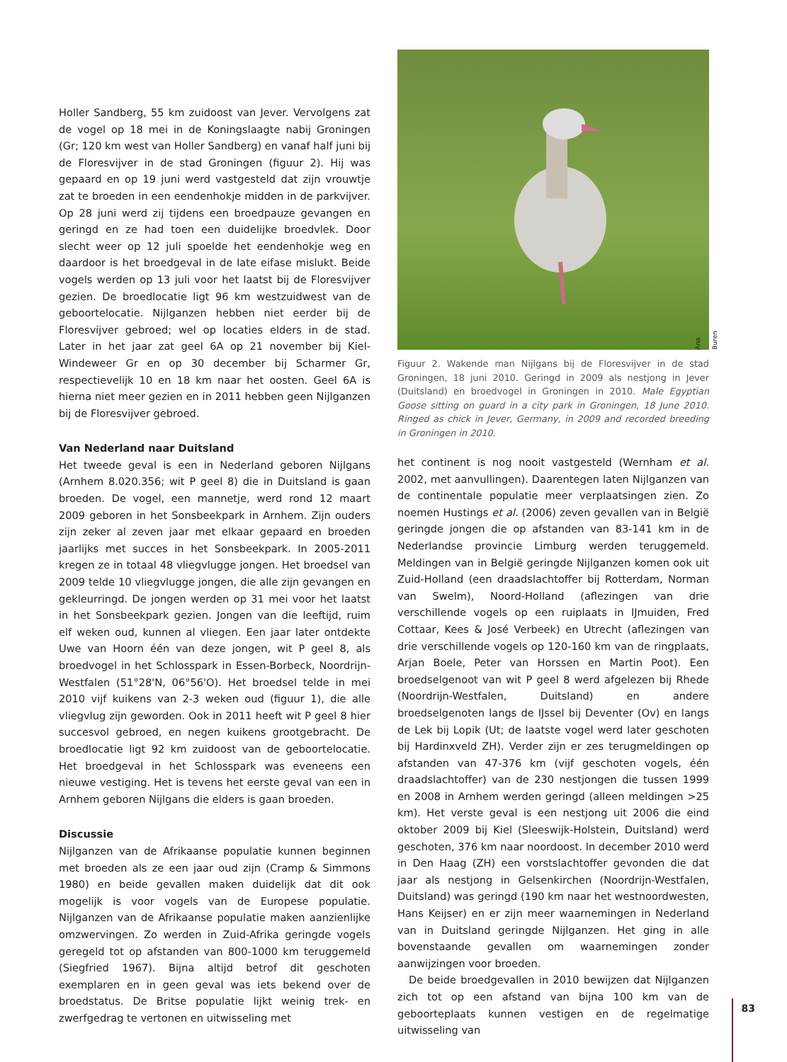Holler Sandberg, 55 km zuidoost van Jever. Vervolgens zat de vogel op 18 mei in de Koningslaagte nabij Groningen (Gr; 120 km west van Holler Sandberg) en vanaf half juni bij de Floresvijver in de stad Groningen (figuur 2). Hij was gepaard en op 19 juni werd vastgesteld dat zijn vrouwtje zat te broeden in een eendenhokje midden in de parkvijver. Op 28 juni werd zij tijdens een broedpauze gevangen en geringd en ze had toen een duidelijke broedvlek. Door slecht weer op 12 juli spoelde het eendenhokje weg en daardoor is het broedgeval in de late eifase mislukt. Beide vogels werden op 13 juli voor het laatst bij de Floresvijver gezien. De broedlocatie ligt 96 km westzuidwest van de geboortelocatie. Nijlganzen hebben niet eerder bij de Floresvijver gebroed; wel op locaties elders in de stad. Later in het jaar zat geel 6A op 21 november bij Kiel-Windeweer Gr en op 30 december bij Scharmer Gr, respectievelijk 10 en 18 km naar het oosten. Geel 6A is hierna niet meer gezien en in 2011 hebben geen Nijlganzen bij de Floresvijver gebroed.
Van Nederland naar Duitsland
Het tweede geval is een in Nederland geboren Nijlgans (Arnhem 8.020.356; wit P geel 8) die in Duitsland is gaan broeden. De vogel, een mannetje, werd rond 12 maart 2009 geboren in het Sonsbeekpark in Arnhem. Zijn ouders zijn zeker al zeven jaar met elkaar gepaard en broeden jaarlijks met succes in het Sonsbeekpark. In 2005-2011 kregen ze in totaal 48 vliegvlugge jongen. Het broedsel van 2009 telde 10 vliegvlugge jongen, die alle zijn gevangen en gekleurringd. De jongen werden op 31 mei voor het laatst in het Sonsbeekpark gezien. Jongen van die leeftijd, ruim elf weken oud, kunnen al vliegen. Een jaar later ontdekte Uwe van Hoorn één van deze jongen, wit P geel 8, als broedvogel in het Schlosspark in Essen-Borbeck, Noordrijn-Westfalen (51°28'N, 06°56'O). Het broedsel telde in mei 2010 vijf kuikens van 2-3 weken oud (figuur 1), die alle vliegvlug zijn geworden. Ook in 2011 heeft wit P geel 8 hier succesvol gebroed, en negen kuikens grootgebracht. De broedlocatie ligt 92 km zuidoost van de geboortelocatie. Het broedgeval in het Schlosspark was eveneens een nieuwe vestiging. Het is tevens het eerste geval van een in Arnhem geboren Nijlgans die elders is gaan broeden.
Discussie
Nijlganzen van de Afrikaanse populatie kunnen beginnen met broeden als ze een jaar oud zijn (Cramp & Simmons 1980) en beide gevallen maken duidelijk dat dit ook mogelijk is voor vogels van de Europese populatie. Nijlganzen van de Afrikaanse populatie maken aanzienlijke omzwervingen. Zo werden in Zuid-Afrika geringde vogels geregeld tot op afstanden van 800-1000 km teruggemeld (Siegfried 1967). Bijna altijd betrof dit geschoten exemplaren en in geen geval was iets bekend over de broedstatus. De Britse populatie lijkt weinig trek- en zwerfgedrag te vertonen en uitwisseling met
Ana Buren
Figuur 2. Wakende man Nijlgans bij de Floresvijver in de stad Groningen, 18 juni 2010. Geringd in 2009 als nestjong in Jever (Duitsland) en broedvogel in Groningen in 2010. Male Egyptian Goose sitting on guard in a city park in Groningen, 18 June 2010. Ringed as chick in Jever, Germany, in 2009 and recorded breeding in Groningen in 2010.
het continent is nog nooit vastgesteld (Wernham et al. 2002, met aanvullingen). Daarentegen laten Nijlganzen van de continentale populatie meer verplaatsingen zien. Zo noemen Hustings et al. (2006) zeven gevallen van in België geringde jongen die op afstanden van 83-141 km in de Nederlandse provincie Limburg werden teruggemeld. Meldingen van in België geringde Nijlganzen komen ook uit Zuid-Holland (een draadslachtoffer bij Rotterdam, Norman van Swelm), Noord-Holland (aflezingen van drie verschillende vogels op een ruiplaats in IJmuiden, Fred Cottaar, Kees & José Verbeek) en Utrecht (aflezingen van drie verschillende vogels op 120-160 km van de ringplaats, Arjan Boele, Peter van Horssen en Martin Poot). Een broedselgenoot van wit P geel 8 werd afgelezen bij Rhede (Noordrijn-Westfalen, Duitsland) en andere broedselgenoten langs de IJssel bij Deventer (Ov) en langs de Lek bij Lopik (Ut; de laatste vogel werd later geschoten bij Hardinxveld ZH). Verder zijn er zes terugmeldingen op afstanden van 47-376 km (vijf geschoten vogels, één draadslachtoffer) van de 230 nestjongen die tussen 1999 en 2008 in Arnhem werden geringd (alleen meldingen >25 km). Het verste geval is een nestjong uit 2006 die eind oktober 2009 bij Kiel (Sleeswijk-Holstein, Duitsland) werd geschoten, 376 km naar noordoost. In december 2010 werd in Den Haag (ZH) een vorstslachtoffer gevonden die dat jaar als nestjong in Gelsenkirchen (Noordrijn-Westfalen, Duitsland) was geringd (190 km naar het westnoordwesten, Hans Keijser) en er zijn meer waarnemingen in Nederland van in Duitsland geringde Nijlganzen. Het ging in alle bovenstaande gevallen om waarnemingen zonder aanwijzingen voor broeden.
De beide broedgevallen in 2010 bewijzen dat Nijlganzen zich tot op een afstand van bijna 100 km van de geboorteplaats kunnen vestigen en de regelmatige uitwisseling van
83